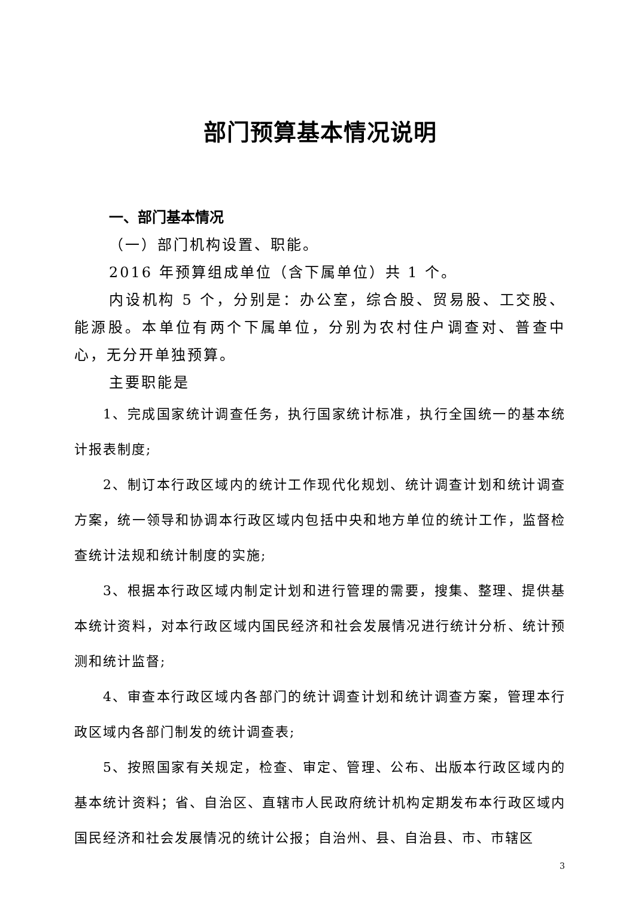部门预算基本情况说明
一、部门基本情况
（一）部门机构设置、职能。
2016 年预算组成单位（含下属单位）共 1 个。
内设机构 5 个，分别是：办公室，综合股、贸易股、工交股、能源股。本单位有两个下属单位，分别为农村住户调查对、普查中心，无分开单独预算。
主要职能是
1、完成国家统计调查任务，执行国家统计标准，执行全国统一的基本统计报表制度;
2、制订本行政区域内的统计工作现代化规划、统计调查计划和统计调查方案，统一领导和协调本行政区域内包括中央和地方单位的统计工作，监督检查统计法规和统计制度的实施;
3、根据本行政区域内制定计划和进行管理的需要，搜集、整理、提供基本统计资料，对本行政区域内国民经济和社会发展情况进行统计分析、统计预测和统计监督;
4、审查本行政区域内各部门的统计调查计划和统计调查方案，管理本行政区域内各部门制发的统计调查表;
5、按照国家有关规定，检查、审定、管理、公布、出版本行政区域内的基本统计资料；省、自治区、直辖市人民政府统计机构定期发布本行政区域内国民经济和社会发展情况的统计公报；自治州、县、自治县、市、市辖区
3